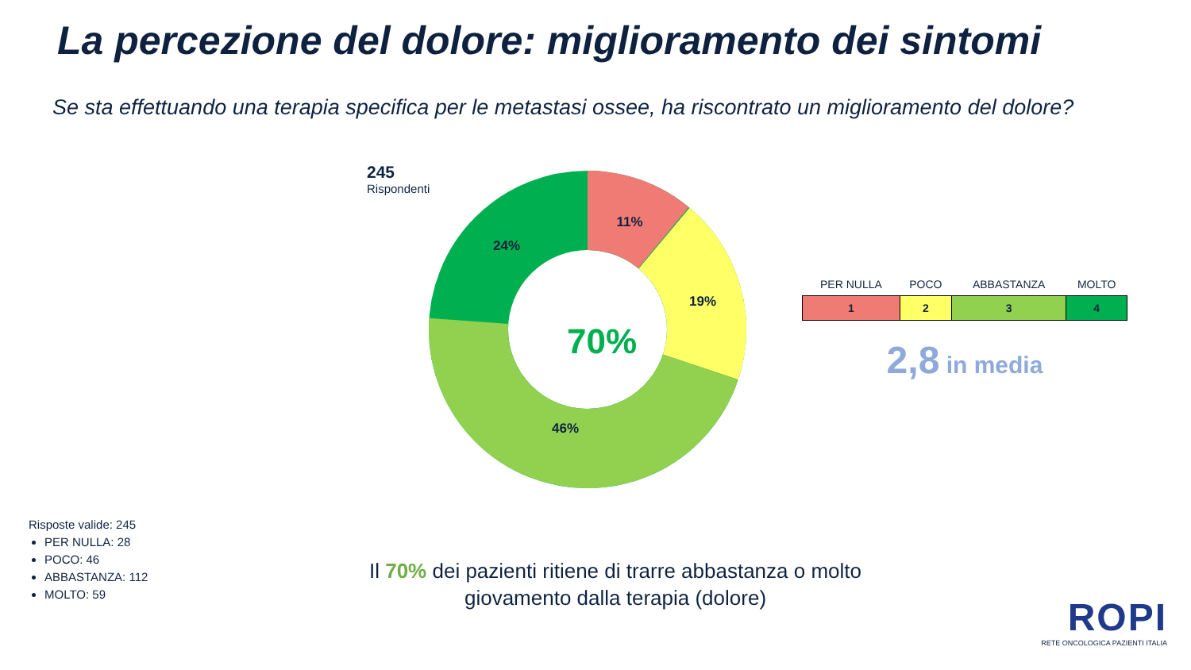La percezione del dolore: miglioramento dei sintomi
Se sta effettuando una terapia specifica per le metastasi ossee, ha riscontrato un miglioramento del dolore?
245
Rispondenti
11%
19%
46%
24%
70%
| PER NULLA | POCO | ABBASTANZA | MOLTO |
| --- | --- | --- | --- |
| 1 | 2 | 3 | 4 |
2,8 in media
Risposte valide: 245
PER NULLA: 28
POCO: 46
ABBASTANZA: 112
MOLTO: 59
Il 70% dei pazienti ritiene di trarre abbastanza o molto giovamento dalla terapia (dolore)
ROPI
RETE ONCOLOGICA PAZIENTI ITALIA